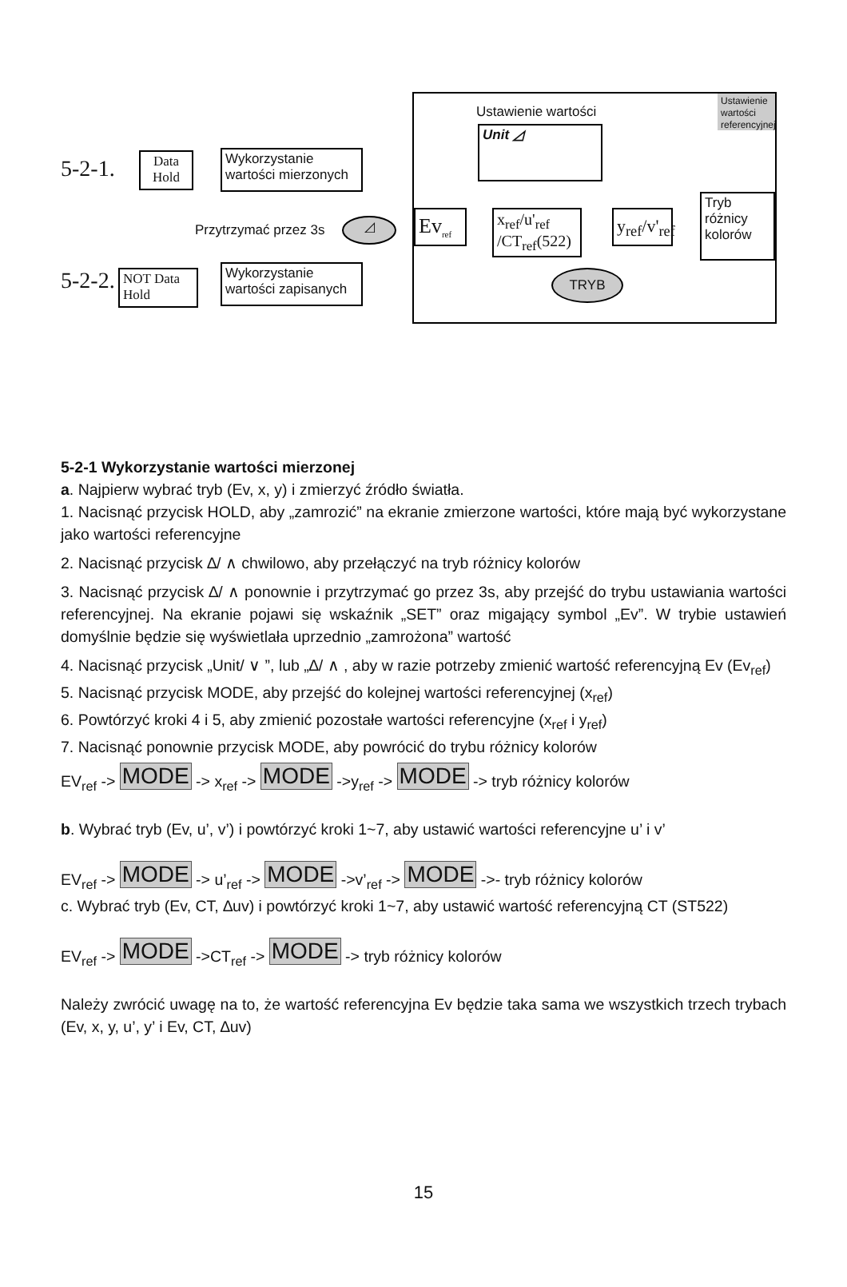5-2-1.
Data Hold
Wykorzystanie wartości mierzonych
Przytrzymać przez 3s ◿
5-2-2.
NOT Data Hold
Wykorzystanie wartości zapisanych
Ustawienie wartości
Ustawienie wartości referencyjnej
Unit ◿
Ev<sub>ref</sub>
x<sub>ref</sub>/u'<sub>ref</sub>
/CT<sub>ref</sub>(522)
y<sub>ref</sub>/v'<sub>ref</sub>
Tryb różnicy kolorów
TRYB
5-2-1 Wykorzystanie wartości mierzonej
a. Najpierw wybrać tryb (Ev, x, y) i zmierzyć źródło światła.
1. Nacisnąć przycisk HOLD, aby „zamrozić” na ekranie zmierzone wartości, które mają być wykorzystane jako wartości referencyjne
2. Nacisnąć przycisk ∆/ ∧ chwilowo, aby przełączyć na tryb różnicy kolorów
3. Nacisnąć przycisk ∆/ ∧ ponownie i przytrzymać go przez 3s, aby przejść do trybu ustawiania wartości referencyjnej. Na ekranie pojawi się wskaźnik „SET” oraz migający symbol „Ev”. W trybie ustawień domyślnie będzie się wyświetlała uprzednio „zamrożona” wartość
4. Nacisnąć przycisk „Unit/ ∨ ”, lub „∆/ ∧ , aby w razie potrzeby zmienić wartość referencyjną Ev (Ev<sub>ref</sub>)
5. Nacisnąć przycisk MODE, aby przejść do kolejnej wartości referencyjnej (x<sub>ref</sub>)
6. Powtórzyć kroki 4 i 5, aby zmienić pozostałe wartości referencyjne (x<sub>ref</sub> i y<sub>ref</sub>)
7. Nacisnąć ponownie przycisk MODE, aby powrócić do trybu różnicy kolorów
EV<sub>ref</sub> -> MODE -> x<sub>ref</sub> -> MODE ->y<sub>ref</sub> -> MODE -> tryb różnicy kolorów
b. Wybrać tryb (Ev, u’, v’) i powtórzyć kroki 1~7, aby ustawić wartości referencyjne u’ i v’
EV<sub>ref</sub> -> MODE -> u’<sub>ref</sub> -> MODE ->v’<sub>ref</sub> -> MODE ->- tryb różnicy kolorów
c. Wybrać tryb (Ev, CT, ∆uv) i powtórzyć kroki 1~7, aby ustawić wartość referencyjną CT (ST522)
EV<sub>ref</sub> -> MODE ->CT<sub>ref</sub> -> MODE -> tryb różnicy kolorów
Należy zwrócić uwagę na to, że wartość referencyjna Ev będzie taka sama we wszystkich trzech trybach (Ev, x, y, u’, y’ i Ev, CT, ∆uv)
15